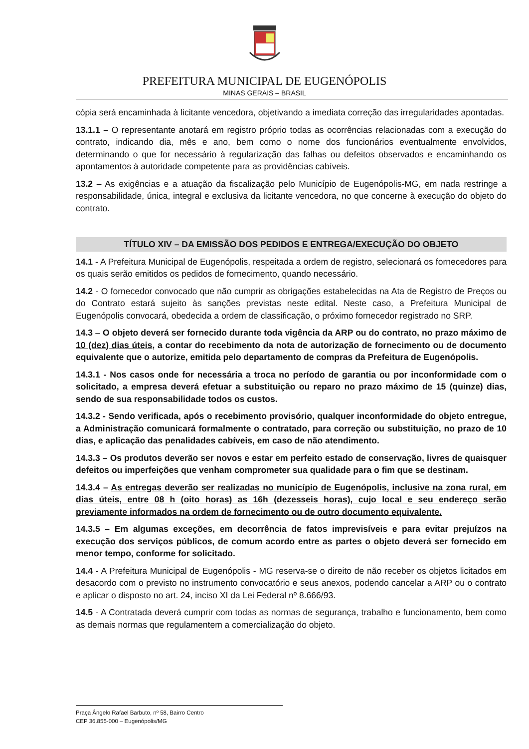PREFEITURA MUNICIPAL DE EUGENÓPOLIS
MINAS GERAIS – BRASIL
cópia será encaminhada à licitante vencedora, objetivando a imediata correção das irregularidades apontadas.
13.1.1 – O representante anotará em registro próprio todas as ocorrências relacionadas com a execução do contrato, indicando dia, mês e ano, bem como o nome dos funcionários eventualmente envolvidos, determinando o que for necessário à regularização das falhas ou defeitos observados e encaminhando os apontamentos à autoridade competente para as providências cabíveis.
13.2 – As exigências e a atuação da fiscalização pelo Município de Eugenópolis-MG, em nada restringe a responsabilidade, única, integral e exclusiva da licitante vencedora, no que concerne à execução do objeto do contrato.
TÍTULO XIV – DA EMISSÃO DOS PEDIDOS E ENTREGA/EXECUÇÃO DO OBJETO
14.1 - A Prefeitura Municipal de Eugenópolis, respeitada a ordem de registro, selecionará os fornecedores para os quais serão emitidos os pedidos de fornecimento, quando necessário.
14.2 - O fornecedor convocado que não cumprir as obrigações estabelecidas na Ata de Registro de Preços ou do Contrato estará sujeito às sanções previstas neste edital. Neste caso, a Prefeitura Municipal de Eugenópolis convocará, obedecida a ordem de classificação, o próximo fornecedor registrado no SRP.
14.3 – O objeto deverá ser fornecido durante toda vigência da ARP ou do contrato, no prazo máximo de 10 (dez) dias úteis, a contar do recebimento da nota de autorização de fornecimento ou de documento equivalente que o autorize, emitida pelo departamento de compras da Prefeitura de Eugenópolis.
14.3.1 - Nos casos onde for necessária a troca no período de garantia ou por inconformidade com o solicitado, a empresa deverá efetuar a substituição ou reparo no prazo máximo de 15 (quinze) dias, sendo de sua responsabilidade todos os custos.
14.3.2 - Sendo verificada, após o recebimento provisório, qualquer inconformidade do objeto entregue, a Administração comunicará formalmente o contratado, para correção ou substituição, no prazo de 10 dias, e aplicação das penalidades cabíveis, em caso de não atendimento.
14.3.3 – Os produtos deverão ser novos e estar em perfeito estado de conservação, livres de quaisquer defeitos ou imperfeições que venham comprometer sua qualidade para o fim que se destinam.
14.3.4 – As entregas deverão ser realizadas no município de Eugenópolis, inclusive na zona rural, em dias úteis, entre 08 h (oito horas) as 16h (dezesseis horas), cujo local e seu endereço serão previamente informados na ordem de fornecimento ou de outro documento equivalente.
14.3.5 – Em algumas exceções, em decorrência de fatos imprevisíveis e para evitar prejuízos na execução dos serviços públicos, de comum acordo entre as partes o objeto deverá ser fornecido em menor tempo, conforme for solicitado.
14.4 - A Prefeitura Municipal de Eugenópolis - MG reserva-se o direito de não receber os objetos licitados em desacordo com o previsto no instrumento convocatório e seus anexos, podendo cancelar a ARP ou o contrato e aplicar o disposto no art. 24, inciso XI da Lei Federal nº 8.666/93.
14.5 - A Contratada deverá cumprir com todas as normas de segurança, trabalho e funcionamento, bem como as demais normas que regulamentem a comercialização do objeto.
Praça Ângelo Rafael Barbuto, nº 58, Bairro Centro
CEP 36.855-000 – Eugenópolis/MG